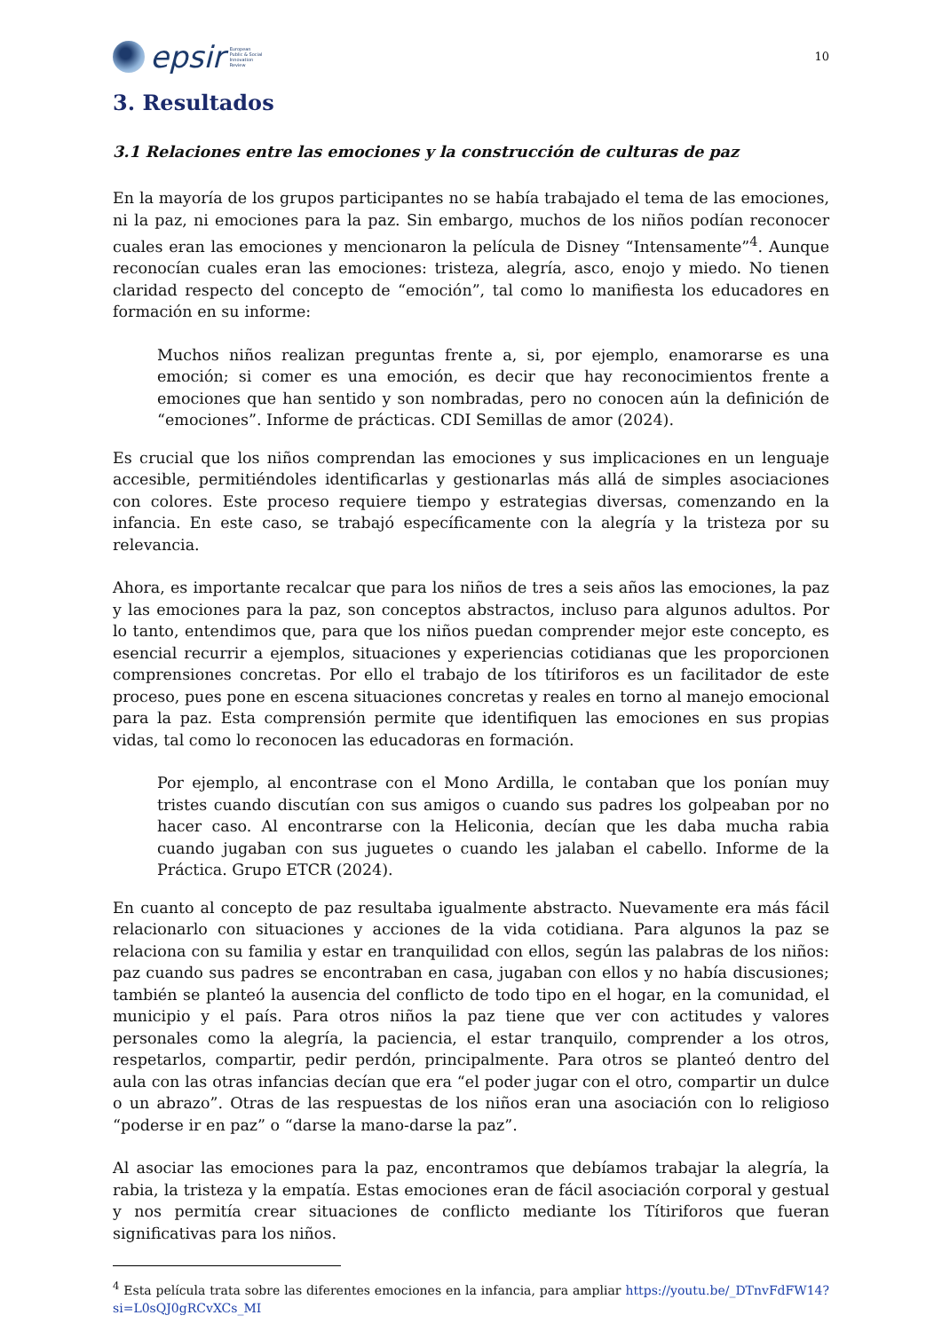epsir European
Public & Social
Innovation
Review
10
3. Resultados
3.1 Relaciones entre las emociones y la construcción de culturas de paz
En la mayoría de los grupos participantes no se había trabajado el tema de las emociones, ni la paz, ni emociones para la paz. Sin embargo, muchos de los niños podían reconocer cuales eran las emociones y mencionaron la película de Disney “Intensamente”<sup>4</sup>. Aunque reconocían cuales eran las emociones: tristeza, alegría, asco, enojo y miedo. No tienen claridad respecto del concepto de “emoción”, tal como lo manifiesta los educadores en formación en su informe:
Muchos niños realizan preguntas frente a, si, por ejemplo, enamorarse es una emoción; si comer es una emoción, es decir que hay reconocimientos frente a emociones que han sentido y son nombradas, pero no conocen aún la definición de “emociones”. Informe de prácticas. CDI Semillas de amor (2024).
Es crucial que los niños comprendan las emociones y sus implicaciones en un lenguaje accesible, permitiéndoles identificarlas y gestionarlas más allá de simples asociaciones con colores. Este proceso requiere tiempo y estrategias diversas, comenzando en la infancia. En este caso, se trabajó específicamente con la alegría y la tristeza por su relevancia.
Ahora, es importante recalcar que para los niños de tres a seis años las emociones, la paz y las emociones para la paz, son conceptos abstractos, incluso para algunos adultos. Por lo tanto, entendimos que, para que los niños puedan comprender mejor este concepto, es esencial recurrir a ejemplos, situaciones y experiencias cotidianas que les proporcionen comprensiones concretas. Por ello el trabajo de los títiriforos es un facilitador de este proceso, pues pone en escena situaciones concretas y reales en torno al manejo emocional para la paz. Esta comprensión permite que identifiquen las emociones en sus propias vidas, tal como lo reconocen las educadoras en formación.
Por ejemplo, al encontrase con el Mono Ardilla, le contaban que los ponían muy tristes cuando discutían con sus amigos o cuando sus padres los golpeaban por no hacer caso. Al encontrarse con la Heliconia, decían que les daba mucha rabia cuando jugaban con sus juguetes o cuando les jalaban el cabello. Informe de la Práctica. Grupo ETCR (2024).
En cuanto al concepto de paz resultaba igualmente abstracto. Nuevamente era más fácil relacionarlo con situaciones y acciones de la vida cotidiana. Para algunos la paz se relaciona con su familia y estar en tranquilidad con ellos, según las palabras de los niños: paz cuando sus padres se encontraban en casa, jugaban con ellos y no había discusiones; también se planteó la ausencia del conflicto de todo tipo en el hogar, en la comunidad, el municipio y el país. Para otros niños la paz tiene que ver con actitudes y valores personales como la alegría, la paciencia, el estar tranquilo, comprender a los otros, respetarlos, compartir, pedir perdón, principalmente. Para otros se planteó dentro del aula con las otras infancias decían que era “el poder jugar con el otro, compartir un dulce o un abrazo”. Otras de las respuestas de los niños eran una asociación con lo religioso “poderse ir en paz” o “darse la mano-darse la paz”.
Al asociar las emociones para la paz, encontramos que debíamos trabajar la alegría, la rabia, la tristeza y la empatía. Estas emociones eran de fácil asociación corporal y gestual y nos permitía crear situaciones de conflicto mediante los Títiriforos que fueran significativas para los niños.
<sup>4</sup> Esta película trata sobre las diferentes emociones en la infancia, para ampliar https://youtu.be/_DTnvFdFW14?si=L0sQJ0gRCvXCs_MI